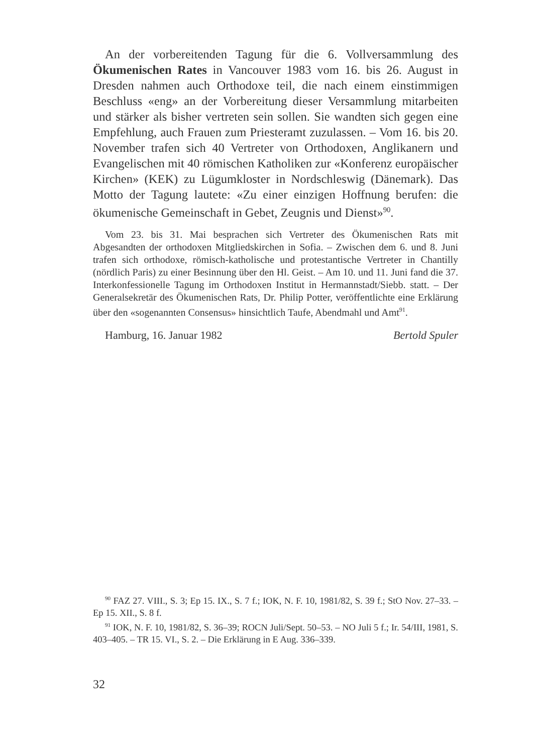An der vorbereitenden Tagung für die 6. Vollversammlung des Ökumenischen Rates in Vancouver 1983 vom 16. bis 26. August in Dresden nahmen auch Orthodoxe teil, die nach einem einstimmigen Beschluss «eng» an der Vorbereitung dieser Versammlung mitarbeiten und stärker als bisher vertreten sein sollen. Sie wandten sich gegen eine Empfehlung, auch Frauen zum Priesteramt zuzulassen. – Vom 16. bis 20. November trafen sich 40 Vertreter von Orthodoxen, Anglikanern und Evangelischen mit 40 römischen Katholiken zur «Konferenz europäischer Kirchen» (KEK) zu Lügumkloster in Nordschleswig (Dänemark). Das Motto der Tagung lautete: «Zu einer einzigen Hoffnung berufen: die ökumenische Gemeinschaft in Gebet, Zeugnis und Dienst»<sup>90</sup>.
Vom 23. bis 31. Mai besprachen sich Vertreter des Ökumenischen Rats mit Abgesandten der orthodoxen Mitgliedskirchen in Sofia. – Zwischen dem 6. und 8. Juni trafen sich orthodoxe, römisch-katholische und protestantische Vertreter in Chantilly (nördlich Paris) zu einer Besinnung über den Hl. Geist. – Am 10. und 11. Juni fand die 37. Interkonfessionelle Tagung im Orthodoxen Institut in Hermannstadt/Siebb. statt. – Der Generalsekretär des Ökumenischen Rats, Dr. Philip Potter, veröffentlichte eine Erklärung über den «sogenannten Consensus» hinsichtlich Taufe, Abendmahl und Amt<sup>91</sup>.
Hamburg, 16. Januar 1982 Bertold Spuler
<sup>90</sup> FAZ 27. VIII., S. 3; Ep 15. IX., S. 7 f.; IOK, N. F. 10, 1981/82, S. 39 f.; StO Nov. 27–33. – Ep 15. XII., S. 8 f.
<sup>91</sup> IOK, N. F. 10, 1981/82, S. 36–39; ROCN Juli/Sept. 50–53. – NO Juli 5 f.; Ir. 54/III, 1981, S. 403–405. – TR 15. VI., S. 2. – Die Erklärung in E Aug. 336–339.
32